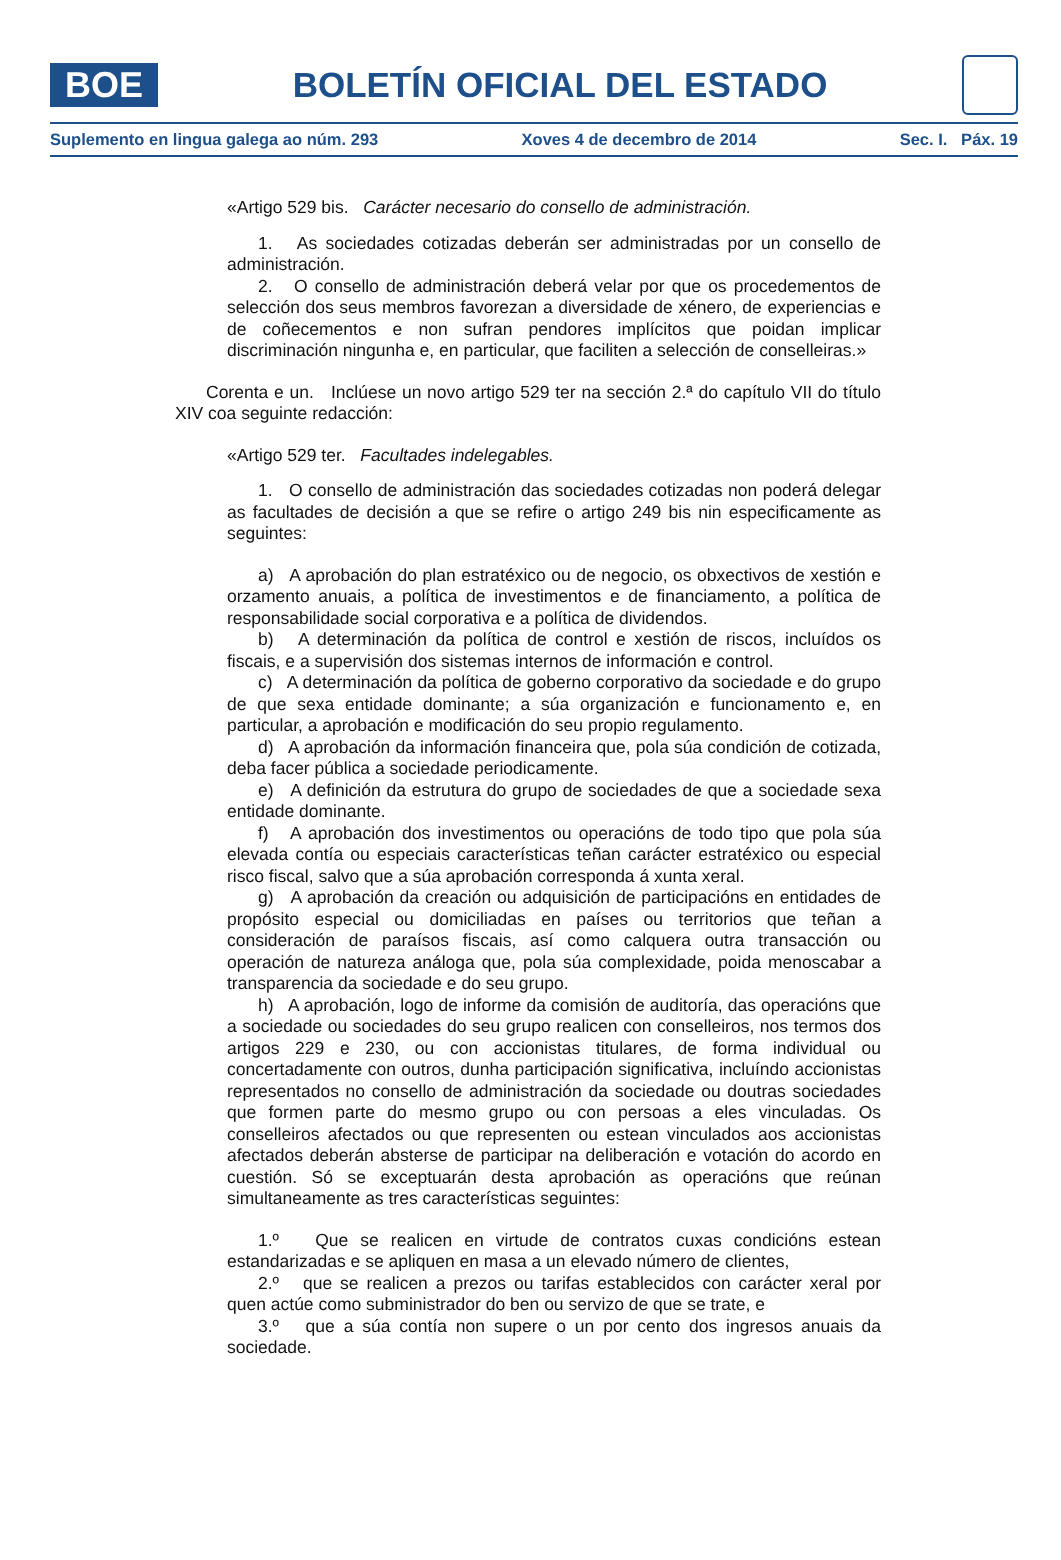BOE
BOLETÍN OFICIAL DEL ESTADO
Suplemento en lingua galega ao núm. 293 Xoves 4 de decembro de 2014 Sec. I. Páx. 19
«Artigo 529 bis. Carácter necesario do consello de administración.
1. As sociedades cotizadas deberán ser administradas por un consello de administración.
2. O consello de administración deberá velar por que os procedementos de selección dos seus membros favorezan a diversidade de xénero, de experiencias e de coñecementos e non sufran pendores implícitos que poidan implicar discriminación ningunha e, en particular, que faciliten a selección de conselleiras.»
Corenta e un. Inclúese un novo artigo 529 ter na sección 2.ª do capítulo VII do título XIV coa seguinte redacción:
«Artigo 529 ter. Facultades indelegables.
1. O consello de administración das sociedades cotizadas non poderá delegar as facultades de decisión a que se refire o artigo 249 bis nin especificamente as seguintes:
a) A aprobación do plan estratéxico ou de negocio, os obxectivos de xestión e orzamento anuais, a política de investimentos e de financiamento, a política de responsabilidade social corporativa e a política de dividendos.
b) A determinación da política de control e xestión de riscos, incluídos os fiscais, e a supervisión dos sistemas internos de información e control.
c) A determinación da política de goberno corporativo da sociedade e do grupo de que sexa entidade dominante; a súa organización e funcionamento e, en particular, a aprobación e modificación do seu propio regulamento.
d) A aprobación da información financeira que, pola súa condición de cotizada, deba facer pública a sociedade periodicamente.
e) A definición da estrutura do grupo de sociedades de que a sociedade sexa entidade dominante.
f) A aprobación dos investimentos ou operacións de todo tipo que pola súa elevada contía ou especiais características teñan carácter estratéxico ou especial risco fiscal, salvo que a súa aprobación corresponda á xunta xeral.
g) A aprobación da creación ou adquisición de participacións en entidades de propósito especial ou domiciliadas en países ou territorios que teñan a consideración de paraísos fiscais, así como calquera outra transacción ou operación de natureza análoga que, pola súa complexidade, poida menoscabar a transparencia da sociedade e do seu grupo.
h) A aprobación, logo de informe da comisión de auditoría, das operacións que a sociedade ou sociedades do seu grupo realicen con conselleiros, nos termos dos artigos 229 e 230, ou con accionistas titulares, de forma individual ou concertadamente con outros, dunha participación significativa, incluíndo accionistas representados no consello de administración da sociedade ou doutras sociedades que formen parte do mesmo grupo ou con persoas a eles vinculadas. Os conselleiros afectados ou que representen ou estean vinculados aos accionistas afectados deberán absterse de participar na deliberación e votación do acordo en cuestión. Só se exceptuarán desta aprobación as operacións que reúnan simultaneamente as tres características seguintes:
1.º Que se realicen en virtude de contratos cuxas condicións estean estandarizadas e se apliquen en masa a un elevado número de clientes,
2.º que se realicen a prezos ou tarifas establecidos con carácter xeral por quen actúe como subministrador do ben ou servizo de que se trate, e
3.º que a súa contía non supere o un por cento dos ingresos anuais da sociedade.